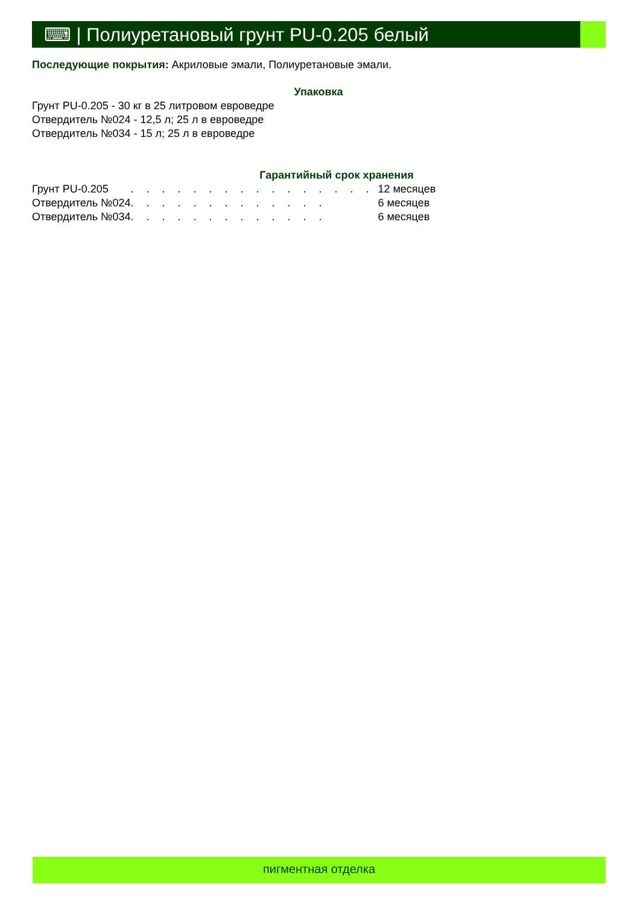⌨ | Полиуретановый грунт PU-0.205 белый
Последующие покрытия: Акриловые эмали, Полиуретановые эмали.
Упаковка
Грунт PU-0.205 - 30 кг в 25 литровом евроведре
Отвердитель №024 - 12,5 л; 25 л в евроведре
Отвердитель №034 - 15 л; 25 л в евроведре
Гарантийный срок хранения
| Грунт PU-0.205 | . . . . . . . . . . . . . . . . | 12 месяцев |
| Отвердитель №024 | . . . . . . . . . . . . . | 6 месяцев |
| Отвердитель №034 | . . . . . . . . . . . . . | 6 месяцев |
пигментная отделка